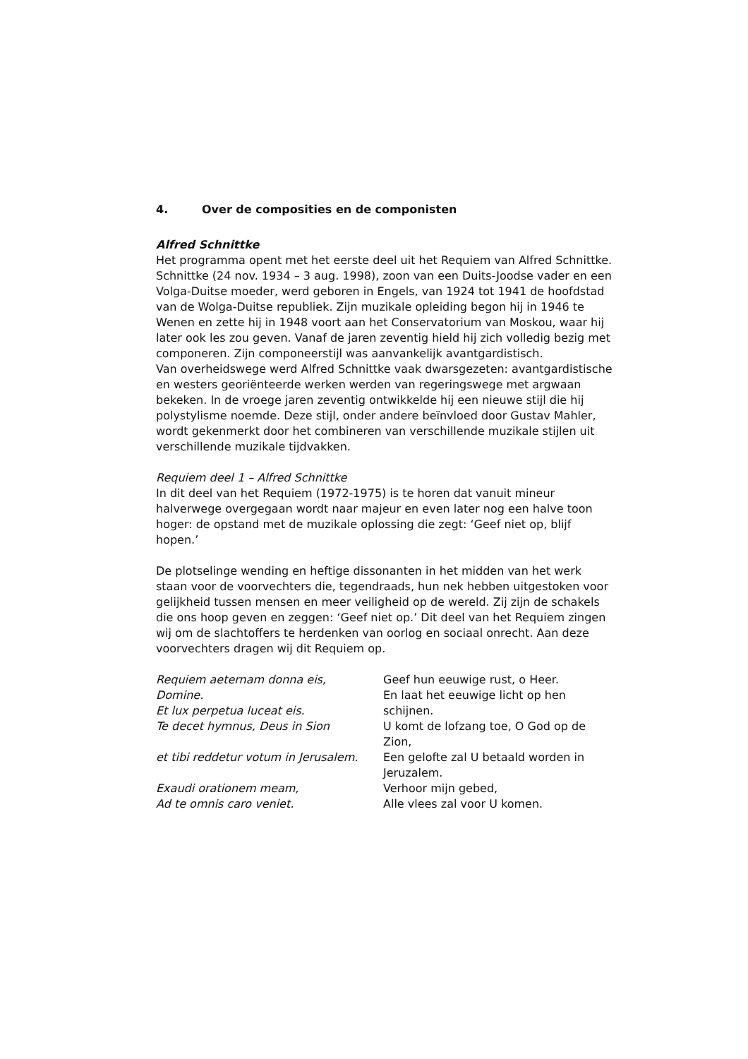4. Over de composities en de componisten
Alfred Schnittke
Het programma opent met het eerste deel uit het Requiem van Alfred Schnittke. Schnittke (24 nov. 1934 – 3 aug. 1998), zoon van een Duits-Joodse vader en een Volga-Duitse moeder, werd geboren in Engels, van 1924 tot 1941 de hoofdstad van de Wolga-Duitse republiek. Zijn muzikale opleiding begon hij in 1946 te Wenen en zette hij in 1948 voort aan het Conservatorium van Moskou, waar hij later ook les zou geven. Vanaf de jaren zeventig hield hij zich volledig bezig met componeren. Zijn componeerstijl was aanvankelijk avantgardistisch.
Van overheidswege werd Alfred Schnittke vaak dwarsgezeten: avantgardistische en westers georiënteerde werken werden van regeringswege met argwaan bekeken. In de vroege jaren zeventig ontwikkelde hij een nieuwe stijl die hij polystylisme noemde. Deze stijl, onder andere beïnvloed door Gustav Mahler, wordt gekenmerkt door het combineren van verschillende muzikale stijlen uit verschillende muzikale tijdvakken.
Requiem deel 1 – Alfred Schnittke
In dit deel van het Requiem (1972-1975) is te horen dat vanuit mineur halverwege overgegaan wordt naar majeur en even later nog een halve toon hoger: de opstand met de muzikale oplossing die zegt: ‘Geef niet op, blijf hopen.’
De plotselinge wending en heftige dissonanten in het midden van het werk staan voor de voorvechters die, tegendraads, hun nek hebben uitgestoken voor gelijkheid tussen mensen en meer veiligheid op de wereld. Zij zijn de schakels die ons hoop geven en zeggen: ‘Geef niet op.’ Dit deel van het Requiem zingen wij om de slachtoffers te herdenken van oorlog en sociaal onrecht. Aan deze voorvechters dragen wij dit Requiem op.
| Requiem aeternam donna eis, Domine. Et lux perpetua luceat eis. | Geef hun eeuwige rust, o Heer. En laat het eeuwige licht op hen schijnen. |
| Te decet hymnus, Deus in Sion | U komt de lofzang toe, O God op de Zion, |
| et tibi reddetur votum in Jerusalem. | Een gelofte zal U betaald worden in Jeruzalem. |
| Exaudi orationem meam, Ad te omnis caro veniet. | Verhoor mijn gebed, Alle vlees zal voor U komen. |